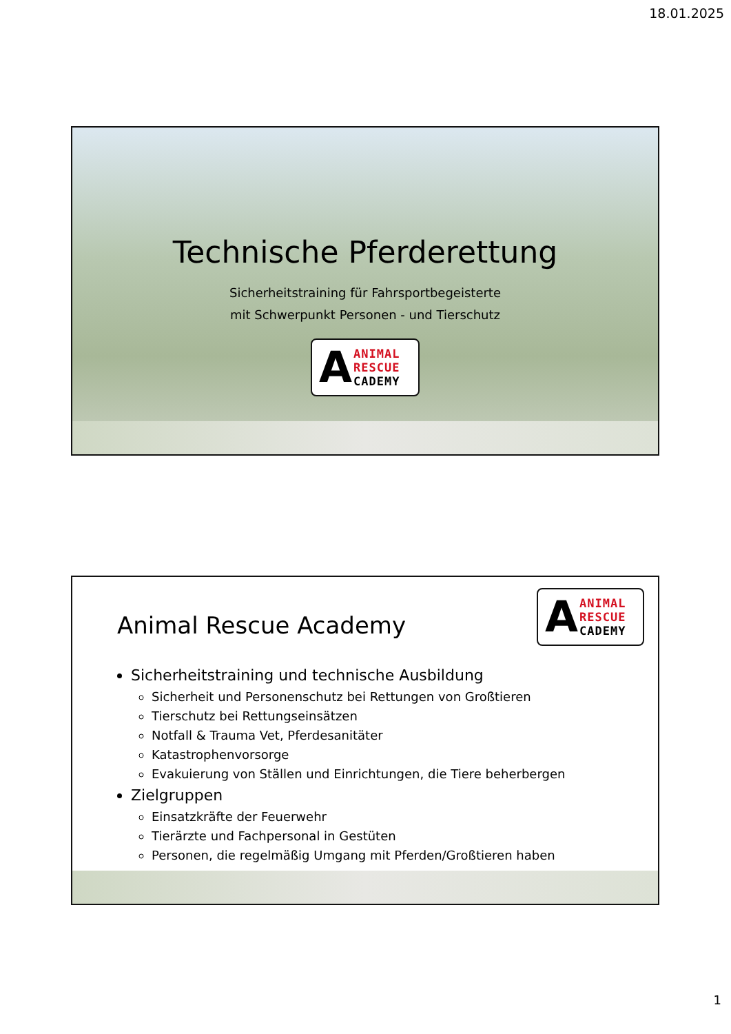18.01.2025
Technische Pferderettung
Sicherheitstraining für Fahrsportbegeisterte
mit Schwerpunkt Personen - und Tierschutz
A ANIMAL
RESCUE
CADEMY
A ANIMAL
RESCUE
CADEMY
Animal Rescue Academy
Sicherheitstraining und technische Ausbildung
Sicherheit und Personenschutz bei Rettungen von Großtieren
Tierschutz bei Rettungseinsätzen
Notfall & Trauma Vet, Pferdesanitäter
Katastrophenvorsorge
Evakuierung von Ställen und Einrichtungen, die Tiere beherbergen
Zielgruppen
Einsatzkräfte der Feuerwehr
Tierärzte und Fachpersonal in Gestüten
Personen, die regelmäßig Umgang mit Pferden/Großtieren haben
1